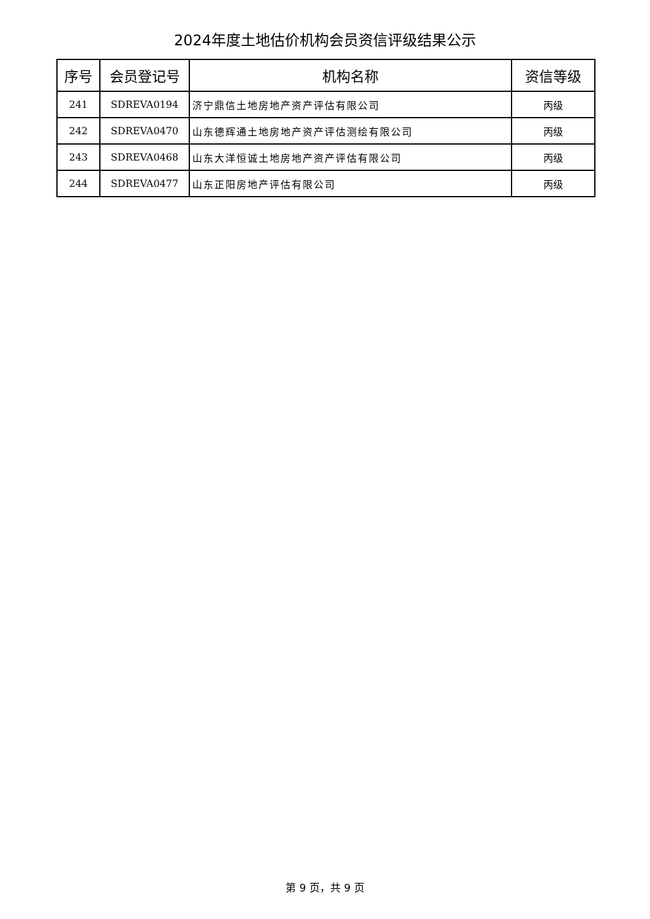2024年度土地估价机构会员资信评级结果公示
| 序号 | 会员登记号 | 机构名称 | 资信等级 |
| --- | --- | --- | --- |
| 241 | SDREVA0194 | 济宁鼎信土地房地产资产评估有限公司 | 丙级 |
| 242 | SDREVA0470 | 山东德辉通土地房地产资产评估测绘有限公司 | 丙级 |
| 243 | SDREVA0468 | 山东大洋恒诚土地房地产资产评估有限公司 | 丙级 |
| 244 | SDREVA0477 | 山东正阳房地产评估有限公司 | 丙级 |
第 9 页，共 9 页